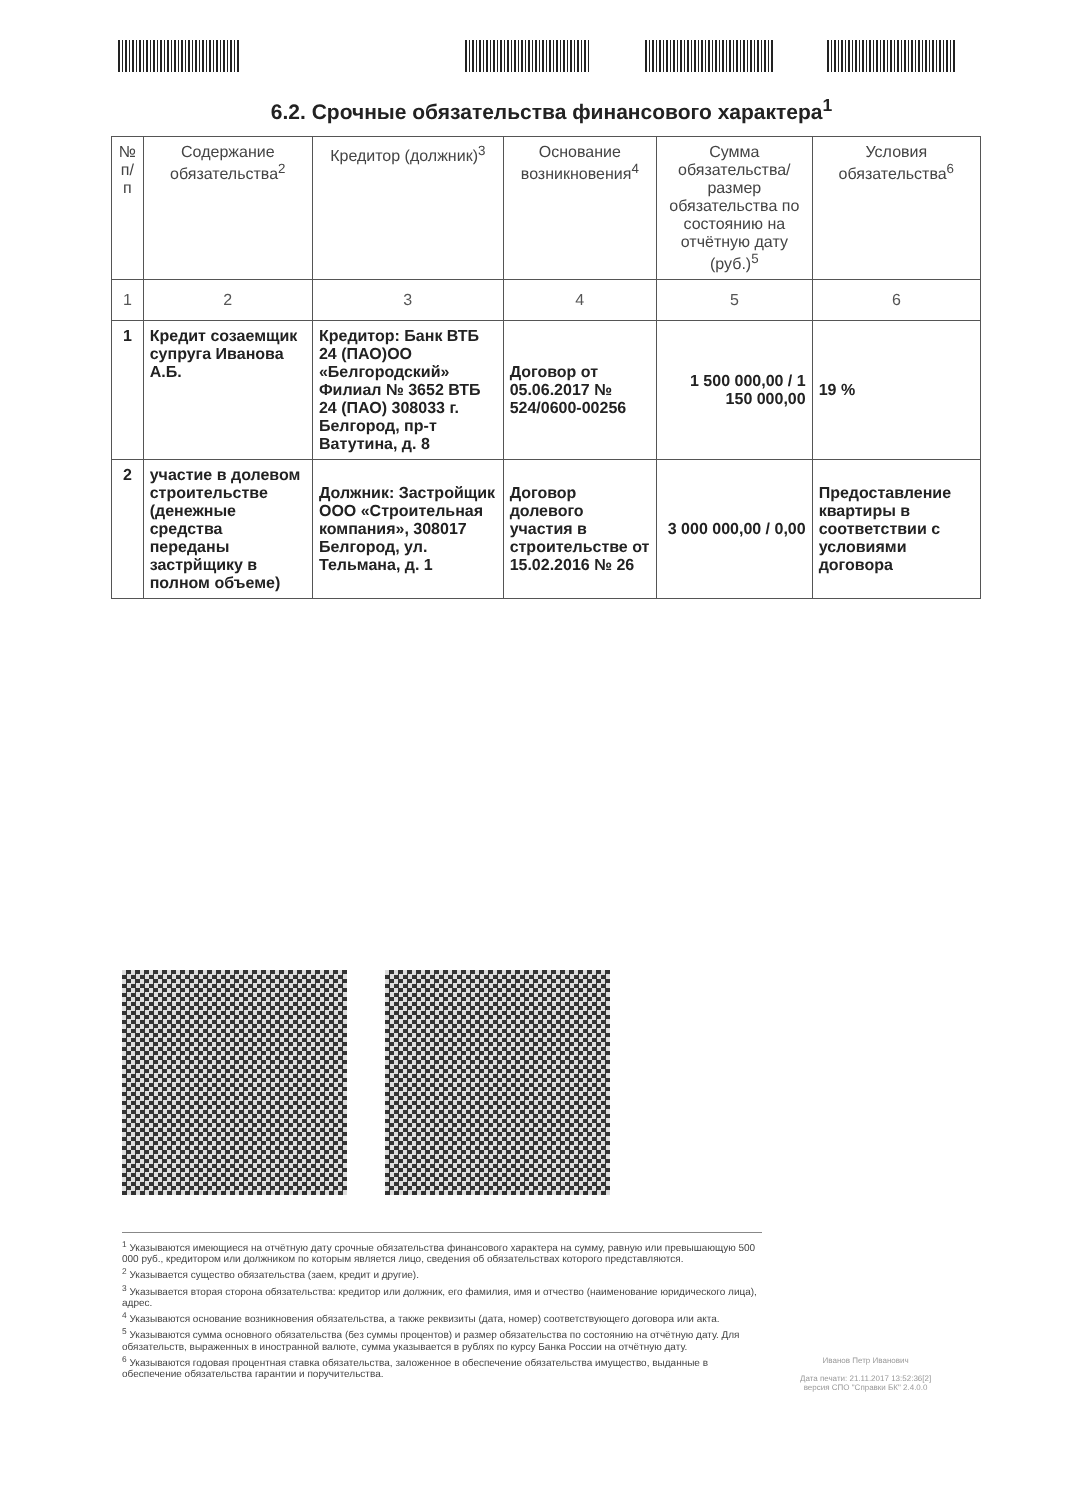6.2. Срочные обязательства финансового характера<sup>1</sup>
| № п/п | Содержание обязательства<sup>2</sup> | Кредитор (должник)<sup>3</sup> | Основание возникновения<sup>4</sup> | Сумма обязательства/ размер обязательства по состоянию на отчётную дату (руб.)<sup>5</sup> | Условия обязательства<sup>6</sup> |
| --- | --- | --- | --- | --- | --- |
| 1 | 2 | 3 | 4 | 5 | 6 |
| 1 | Кредит созаемщик супруга Иванова А.Б. | Кредитор: Банк ВТБ 24 (ПАО)ОО «Белгородский» Филиал № 3652 ВТБ 24 (ПАО) 308033 г. Белгород, пр-т Ватутина, д. 8 | Договор от 05.06.2017 № 524/0600-00256 | 1 500 000,00 / 1 150 000,00 | 19 % |
| 2 | участие в долевом строительстве (денежные средства переданы застрйщику в полном объеме) | Должник: Застройщик ООО «Строительная компания», 308017 Белгород, ул. Тельмана, д. 1 | Договор долевого участия в строительстве от 15.02.2016 № 26 | 3 000 000,00 / 0,00 | Предоставление квартиры в соответствии с условиями договора |
<sup>1</sup> Указываются имеющиеся на отчётную дату срочные обязательства финансового характера на сумму, равную или превышающую 500 000 руб., кредитором или должником по которым является лицо, сведения об обязательствах которого представляются.
<sup>2</sup> Указывается существо обязательства (заем, кредит и другие).
<sup>3</sup> Указывается вторая сторона обязательства: кредитор или должник, его фамилия, имя и отчество (наименование юридического лица), адрес.
<sup>4</sup> Указываются основание возникновения обязательства, а также реквизиты (дата, номер) соответствующего договора или акта.
<sup>5</sup> Указываются сумма основного обязательства (без суммы процентов) и размер обязательства по состоянию на отчётную дату. Для обязательств, выраженных в иностранной валюте, сумма указывается в рублях по курсу Банка России на отчётную дату.
<sup>6</sup> Указываются годовая процентная ставка обязательства, заложенное в обеспечение обязательства имущество, выданные в обеспечение обязательства гарантии и поручительства.
Иванов Петр Иванович
Дата печати: 21.11.2017 13:52:36[2]
версия СПО "Справки БК" 2.4.0.0